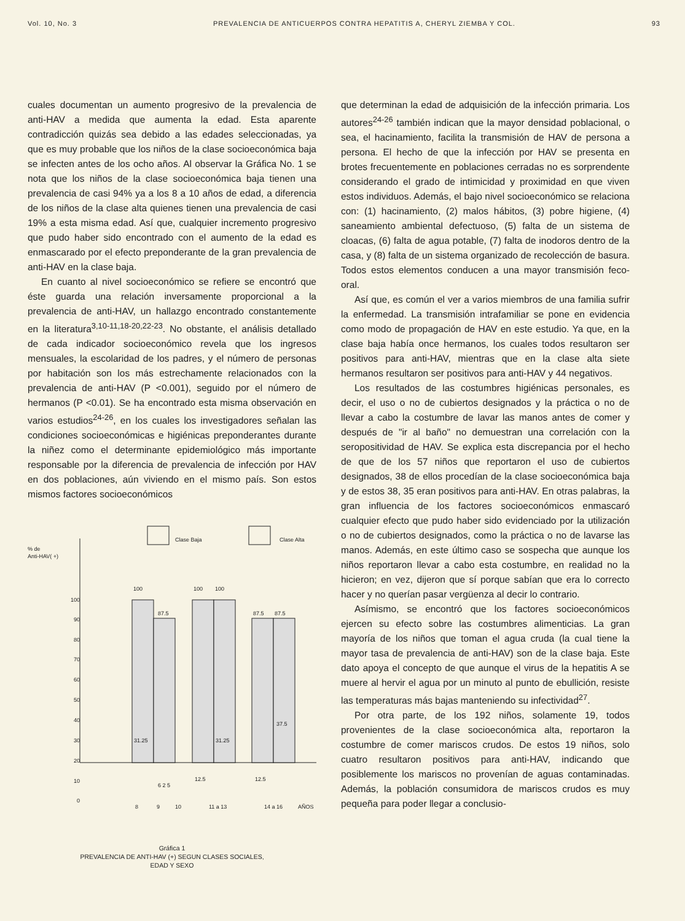Vol. 10, No. 3 PREVALENCIA DE ANTICUERPOS CONTRA HEPATITIS A, CHERYL ZIEMBA Y COL. 93
cuales documentan un aumento progresivo de la prevalencia de anti-HAV a medida que aumenta la edad. Esta aparente contradicción quizás sea debido a las edades seleccionadas, ya que es muy probable que los niños de la clase socioeconómica baja se infecten antes de los ocho años. Al observar la Gráfica No. 1 se nota que los niños de la clase socioeconómica baja tienen una prevalencia de casi 94% ya a los 8 a 10 años de edad, a diferencia de los niños de la clase alta quienes tienen una prevalencia de casi 19% a esta misma edad. Así que, cualquier incremento progresivo que pudo haber sido encontrado con el aumento de la edad es enmascarado por el efecto preponderante de la gran prevalencia de anti-HAV en la clase baja.
En cuanto al nivel socioeconómico se refiere se encontró que éste guarda una relación inversamente proporcional a la prevalencia de anti-HAV, un hallazgo encontrado constantemente en la literatura<sup>3,10-11,18-20,22-23</sup>. No obstante, el análisis detallado de cada indicador socioeconómico revela que los ingresos mensuales, la escolaridad de los padres, y el número de personas por habitación son los más estrechamente relacionados con la prevalencia de anti-HAV (P <0.001), seguido por el número de hermanos (P <0.01). Se ha encontrado esta misma observación en varios estudios<sup>24-26</sup>, en los cuales los investigadores señalan las condiciones socioeconómicas e higiénicas preponderantes durante la niñez como el determinante epidemiológico más importante responsable por la diferencia de prevalencia de infección por HAV en dos poblaciones, aún viviendo en el mismo país. Son estos mismos factores socioeconómicos
Clase Baja
Clase Alta
% de
Anti-HAV( +)
100
90
80
70
60
50
40
30
20
10
0
100
87.5
100
100
87.5
87.5
31.25
6 2 5
12.5
31.25
12.5
37.5
8
9
10
11 a 13
14 a 16
AÑOS
Gráfica 1
PREVALENCIA DE ANTI-HAV (+) SEGUN CLASES SOCIALES,
EDAD Y SEXO
que determinan la edad de adquisición de la infección primaria. Los autores<sup>24-26</sup> también indican que la mayor densidad poblacional, o sea, el hacinamiento, facilita la transmisión de HAV de persona a persona. El hecho de que la infección por HAV se presenta en brotes frecuentemente en poblaciones cerradas no es sorprendente considerando el grado de intimicidad y proximidad en que viven estos individuos. Además, el bajo nivel socioeconómico se relaciona con: (1) hacinamiento, (2) malos hábitos, (3) pobre higiene, (4) saneamiento ambiental defectuoso, (5) falta de un sistema de cloacas, (6) falta de agua potable, (7) falta de inodoros dentro de la casa, y (8) falta de un sistema organizado de recolección de basura. Todos estos elementos conducen a una mayor transmisión feco-oral.
Así que, es común el ver a varios miembros de una familia sufrir la enfermedad. La transmisión intrafamiliar se pone en evidencia como modo de propagación de HAV en este estudio. Ya que, en la clase baja había once hermanos, los cuales todos resultaron ser positivos para anti-HAV, mientras que en la clase alta siete hermanos resultaron ser positivos para anti-HAV y 44 negativos.
Los resultados de las costumbres higiénicas personales, es decir, el uso o no de cubiertos designados y la práctica o no de llevar a cabo la costumbre de lavar las manos antes de comer y después de "ir al baño" no demuestran una correlación con la seropositividad de HAV. Se explica esta discrepancia por el hecho de que de los 57 niños que reportaron el uso de cubiertos designados, 38 de ellos procedían de la clase socioeconómica baja y de estos 38, 35 eran positivos para anti-HAV. En otras palabras, la gran influencia de los factores socioeconómicos enmascaró cualquier efecto que pudo haber sido evidenciado por la utilización o no de cubiertos designados, como la práctica o no de lavarse las manos. Además, en este último caso se sospecha que aunque los niños reportaron llevar a cabo esta costumbre, en realidad no la hicieron; en vez, dijeron que sí porque sabían que era lo correcto hacer y no querían pasar vergüenza al decir lo contrario.
Asímismo, se encontró que los factores socioeconómicos ejercen su efecto sobre las costumbres alimenticias. La gran mayoría de los niños que toman el agua cruda (la cual tiene la mayor tasa de prevalencia de anti-HAV) son de la clase baja. Este dato apoya el concepto de que aunque el virus de la hepatitis A se muere al hervir el agua por un minuto al punto de ebullición, resiste las temperaturas más bajas manteniendo su infectividad<sup>27</sup>.
Por otra parte, de los 192 niños, solamente 19, todos provenientes de la clase socioeconómica alta, reportaron la costumbre de comer mariscos crudos. De estos 19 niños, solo cuatro resultaron positivos para anti-HAV, indicando que posiblemente los mariscos no provenían de aguas contaminadas. Además, la población consumidora de mariscos crudos es muy pequeña para poder llegar a conclusio-